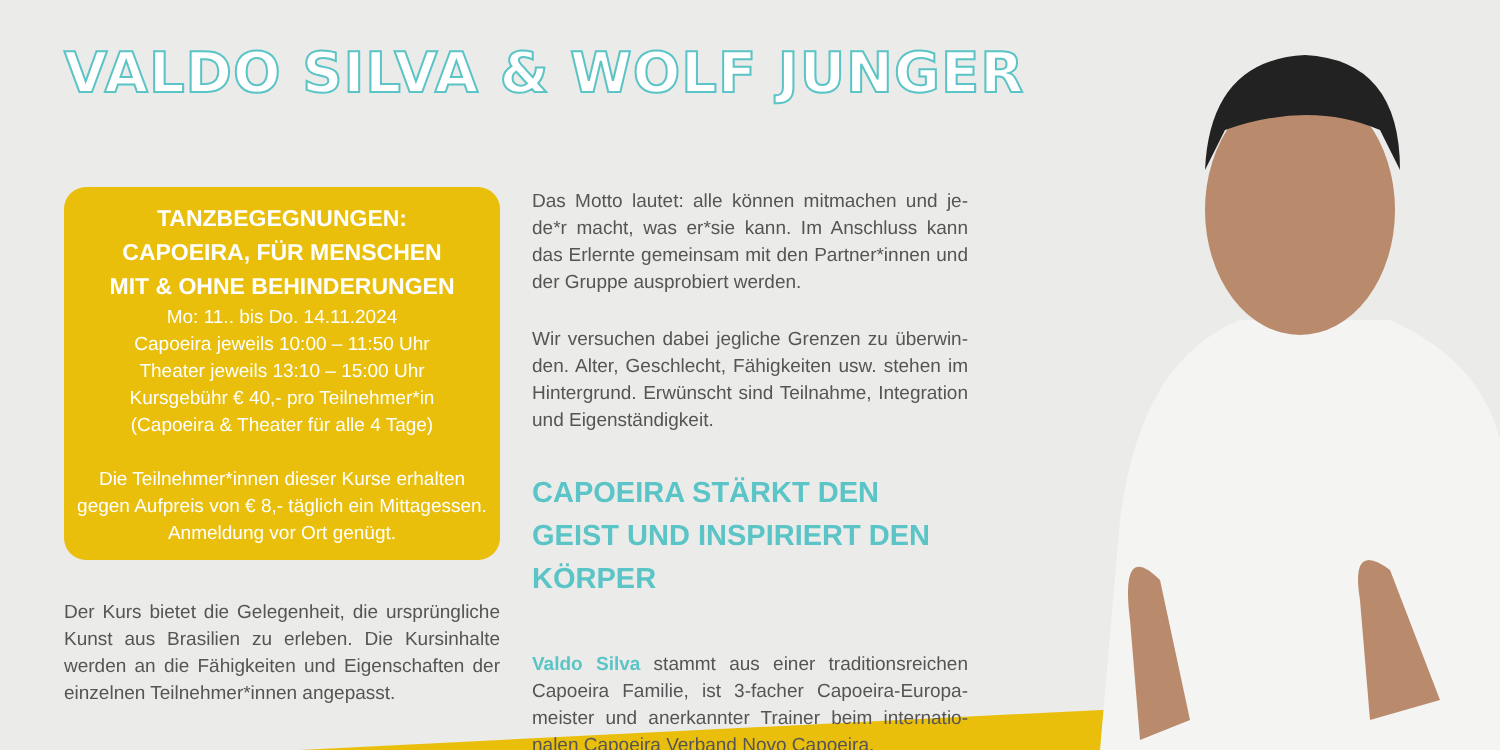VALDO SILVA & WOLF JUNGER
TANZBEGEGNUNGEN:
CAPOEIRA, FÜR MENSCHEN
MIT & OHNE BEHINDERUNGEN
Mo: 11.. bis Do. 14.11.2024
Capoeira jeweils 10:00 – 11:50 Uhr
Theater jeweils 13:10 – 15:00 Uhr
Kursgebühr € 40,- pro Teilnehmer*in
(Capoeira & Theater für alle 4 Tage)
Die Teilnehmer*innen dieser Kurse erhalten gegen Aufpreis von € 8,- täglich ein Mittagessen. Anmeldung vor Ort genügt.
Der Kurs bietet die Gelegenheit, die ursprüngliche Kunst aus Brasilien zu erleben. Die Kursinhalte werden an die Fähigkeiten und Eigenschaften der einzelnen Teilnehmer*innen angepasst.
Das Motto lautet: alle können mitmachen und je­de*r macht, was er*sie kann. Im Anschluss kann das Erlernte gemeinsam mit den Partner*innen und der Gruppe ausprobiert werden.
Wir versuchen dabei jegliche Grenzen zu überwin­den. Alter, Geschlecht, Fähigkeiten usw. stehen im Hintergrund. Erwünscht sind Teilnahme, Integra­tion und Eigenständigkeit.
CAPOEIRA STÄRKT DEN GEIST UND INSPIRIERT DEN KÖRPER
Valdo Silva stammt aus einer traditionsreichen Capoeira Familie, ist 3-facher Capoeira-Europa­meister und anerkannter Trainer beim internatio­nalen Capoeira Verband Novo Capoeira.